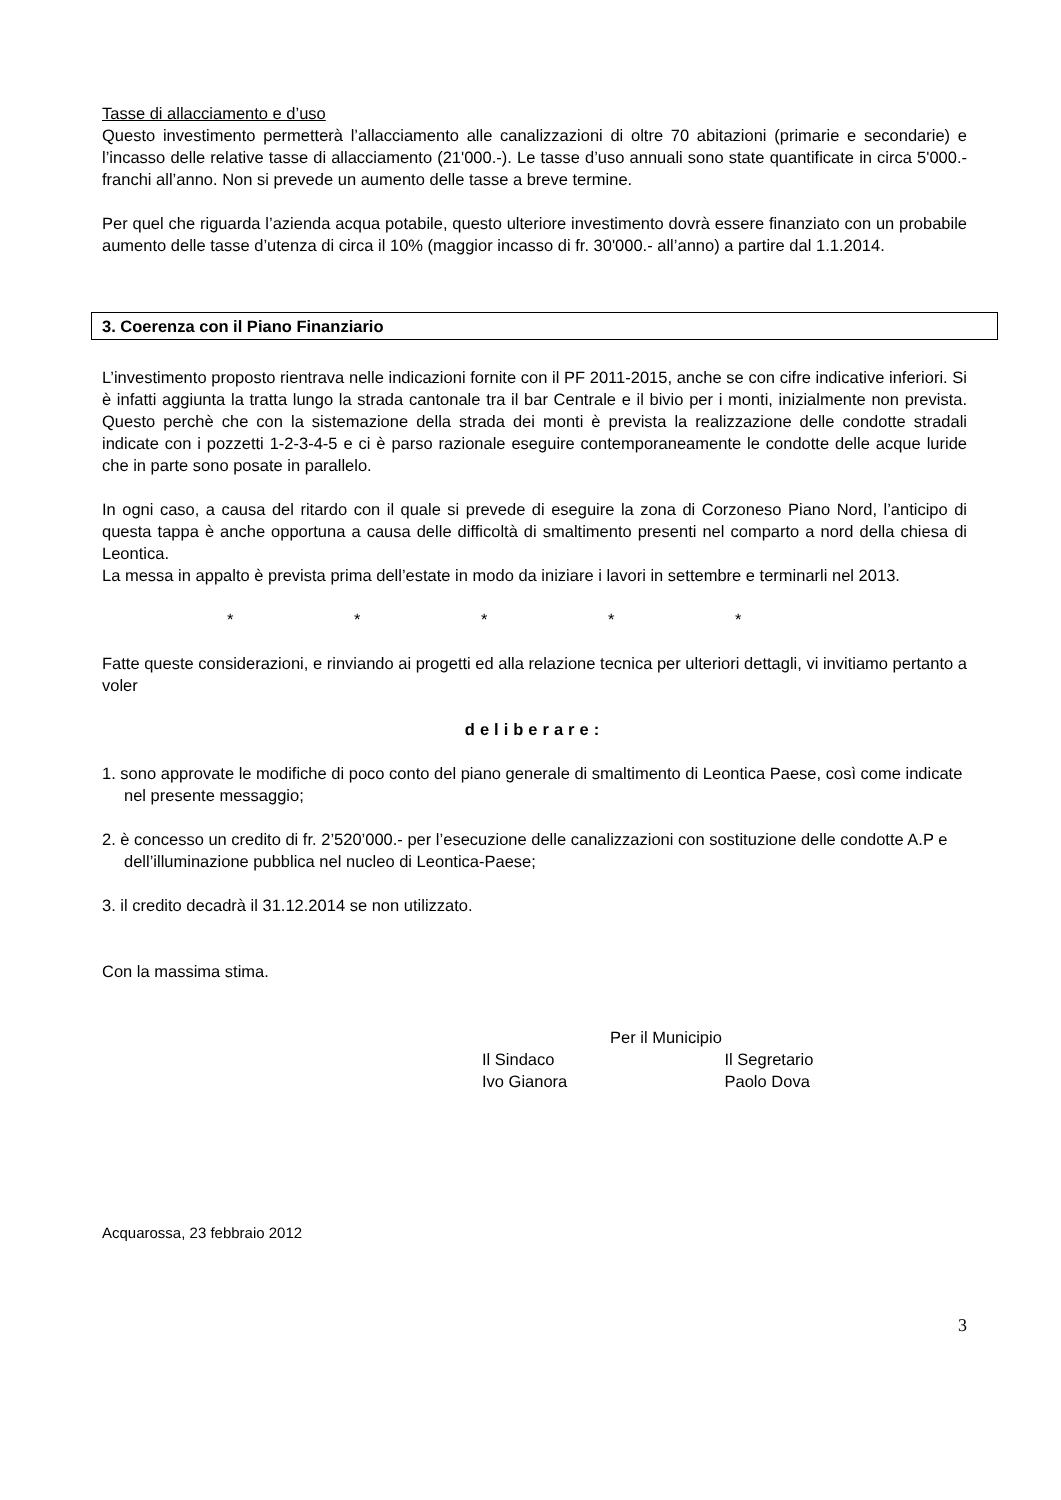Tasse di allacciamento e d’uso
Questo investimento permetterà l’allacciamento alle canalizzazioni di oltre 70 abitazioni (primarie e secondarie) e l’incasso delle relative tasse di allacciamento (21'000.-). Le tasse d’uso annuali sono state quantificate in circa 5'000.- franchi all’anno. Non si prevede un aumento delle tasse a breve termine.
Per quel che riguarda l’azienda acqua potabile, questo ulteriore investimento dovrà essere finanziato con un probabile aumento delle tasse d’utenza di circa il 10% (maggior incasso di fr. 30'000.- all’anno) a partire dal 1.1.2014.
3. Coerenza con il Piano Finanziario
L’investimento proposto rientrava nelle indicazioni fornite con il PF 2011-2015, anche se con cifre indicative inferiori. Si è infatti aggiunta la tratta lungo la strada cantonale tra il bar Centrale e il bivio per i monti, inizialmente non prevista. Questo perchè che con la sistemazione della strada dei monti è prevista la realizzazione delle condotte stradali indicate con i pozzetti 1-2-3-4-5 e ci è parso razionale eseguire contemporaneamente le condotte delle acque luride che in parte sono posate in parallelo.
In ogni caso, a causa del ritardo con il quale si prevede di eseguire la zona di Corzoneso Piano Nord, l’anticipo di questa tappa è anche opportuna a causa delle difficoltà di smaltimento presenti nel comparto a nord della chiesa di Leontica.
La messa in appalto è prevista prima dell’estate in modo da iniziare i lavori in settembre e terminarli nel 2013.
* * * * *
Fatte queste considerazioni, e rinviando ai progetti ed alla relazione tecnica per ulteriori dettagli, vi invitiamo pertanto a voler
deliberare:
1. sono approvate le modifiche di poco conto del piano generale di smaltimento di Leontica Paese, così come indicate nel presente messaggio;
2. è concesso un credito di fr. 2’520’000.- per l’esecuzione delle canalizzazioni con sostituzione delle condotte A.P e dell’illuminazione pubblica nel nucleo di Leontica-Paese;
3. il credito decadrà il 31.12.2014 se non utilizzato.
Con la massima stima.
Per il Municipio
Il Sindaco
Ivo Gianora
Il Segretario
Paolo Dova
Acquarossa, 23 febbraio 2012
3